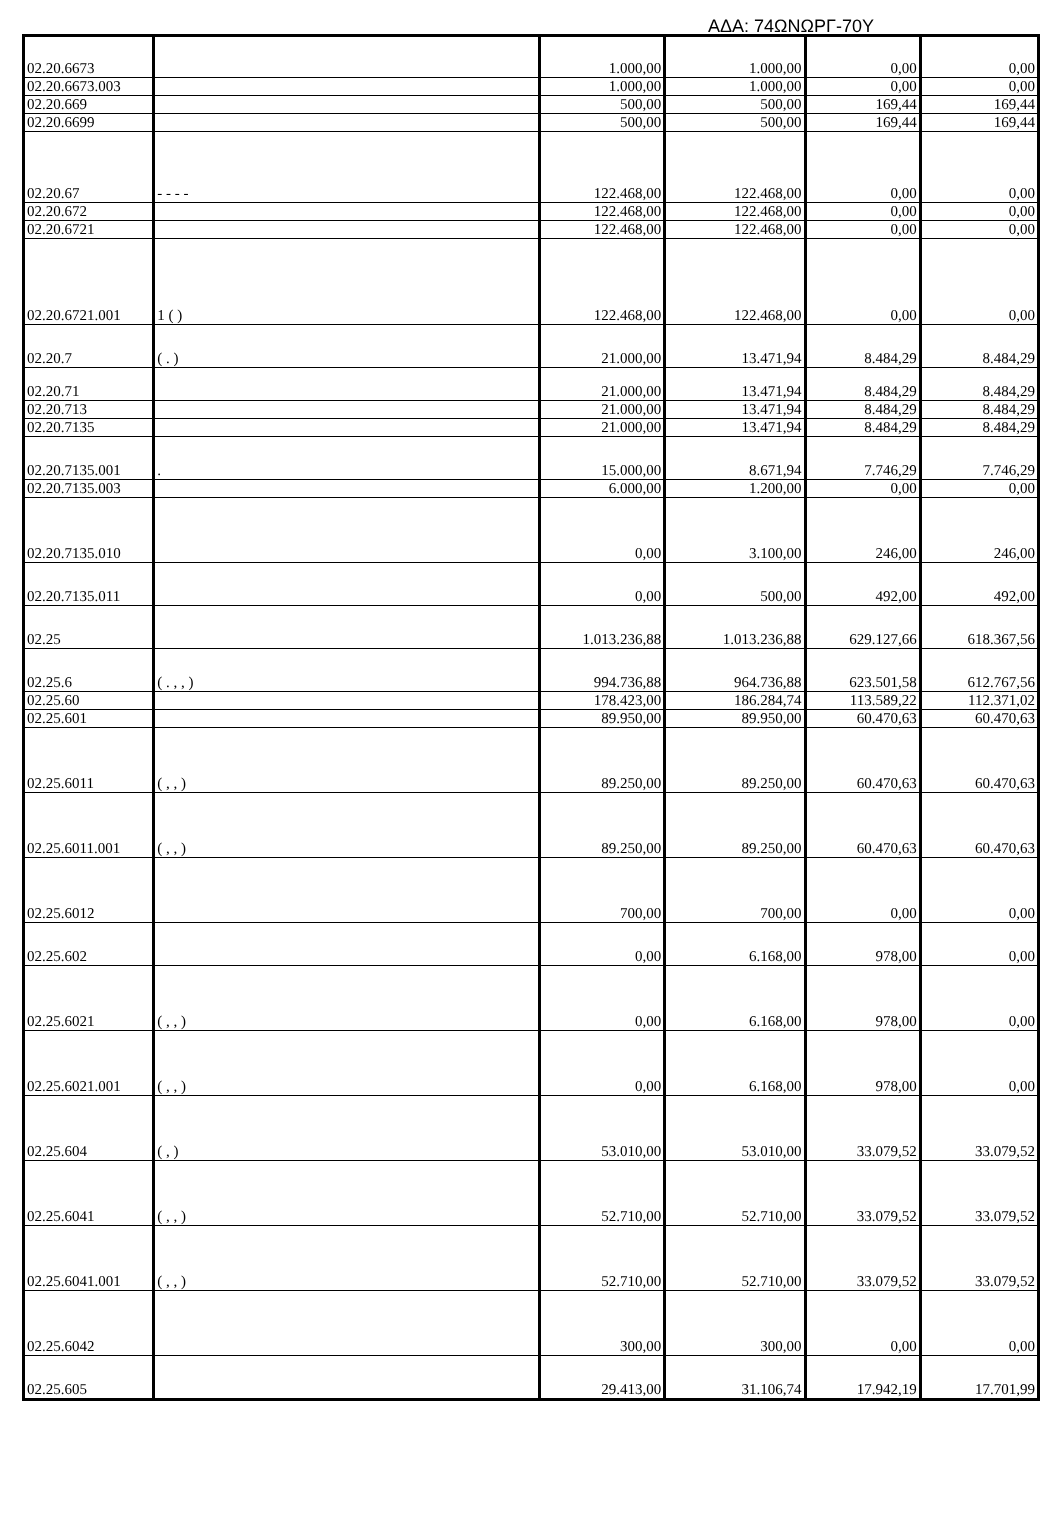ΑΔΑ: 74ΩΝΩΡΓ-70Υ
| 02.20.6673 | | 1.000,00 | 1.000,00 | 0,00 | 0,00 |
| 02.20.6673.003 | | 1.000,00 | 1.000,00 | 0,00 | 0,00 |
| 02.20.669 | | 500,00 | 500,00 | 169,44 | 169,44 |
| 02.20.6699 | | 500,00 | 500,00 | 169,44 | 169,44 |
| 02.20.67 | - - - - | 122.468,00 | 122.468,00 | 0,00 | 0,00 |
| 02.20.672 | | 122.468,00 | 122.468,00 | 0,00 | 0,00 |
| 02.20.6721 | | 122.468,00 | 122.468,00 | 0,00 | 0,00 |
| 02.20.6721.001 | 1 ( ) | 122.468,00 | 122.468,00 | 0,00 | 0,00 |
| 02.20.7 | ( . ) | 21.000,00 | 13.471,94 | 8.484,29 | 8.484,29 |
| 02.20.71 | | 21.000,00 | 13.471,94 | 8.484,29 | 8.484,29 |
| 02.20.713 | | 21.000,00 | 13.471,94 | 8.484,29 | 8.484,29 |
| 02.20.7135 | | 21.000,00 | 13.471,94 | 8.484,29 | 8.484,29 |
| 02.20.7135.001 | . | 15.000,00 | 8.671,94 | 7.746,29 | 7.746,29 |
| 02.20.7135.003 | | 6.000,00 | 1.200,00 | 0,00 | 0,00 |
| 02.20.7135.010 | | 0,00 | 3.100,00 | 246,00 | 246,00 |
| 02.20.7135.011 | | 0,00 | 500,00 | 492,00 | 492,00 |
| 02.25 | | 1.013.236,88 | 1.013.236,88 | 629.127,66 | 618.367,56 |
| 02.25.6 | ( . , , ) | 994.736,88 | 964.736,88 | 623.501,58 | 612.767,56 |
| 02.25.60 | | 178.423,00 | 186.284,74 | 113.589,22 | 112.371,02 |
| 02.25.601 | | 89.950,00 | 89.950,00 | 60.470,63 | 60.470,63 |
| 02.25.6011 | ( , , ) | 89.250,00 | 89.250,00 | 60.470,63 | 60.470,63 |
| 02.25.6011.001 | ( , , ) | 89.250,00 | 89.250,00 | 60.470,63 | 60.470,63 |
| 02.25.6012 | | 700,00 | 700,00 | 0,00 | 0,00 |
| 02.25.602 | | 0,00 | 6.168,00 | 978,00 | 0,00 |
| 02.25.6021 | ( , , ) | 0,00 | 6.168,00 | 978,00 | 0,00 |
| 02.25.6021.001 | ( , , ) | 0,00 | 6.168,00 | 978,00 | 0,00 |
| 02.25.604 | ( , ) | 53.010,00 | 53.010,00 | 33.079,52 | 33.079,52 |
| 02.25.6041 | ( , , ) | 52.710,00 | 52.710,00 | 33.079,52 | 33.079,52 |
| 02.25.6041.001 | ( , , ) | 52.710,00 | 52.710,00 | 33.079,52 | 33.079,52 |
| 02.25.6042 | | 300,00 | 300,00 | 0,00 | 0,00 |
| 02.25.605 | | 29.413,00 | 31.106,74 | 17.942,19 | 17.701,99 |